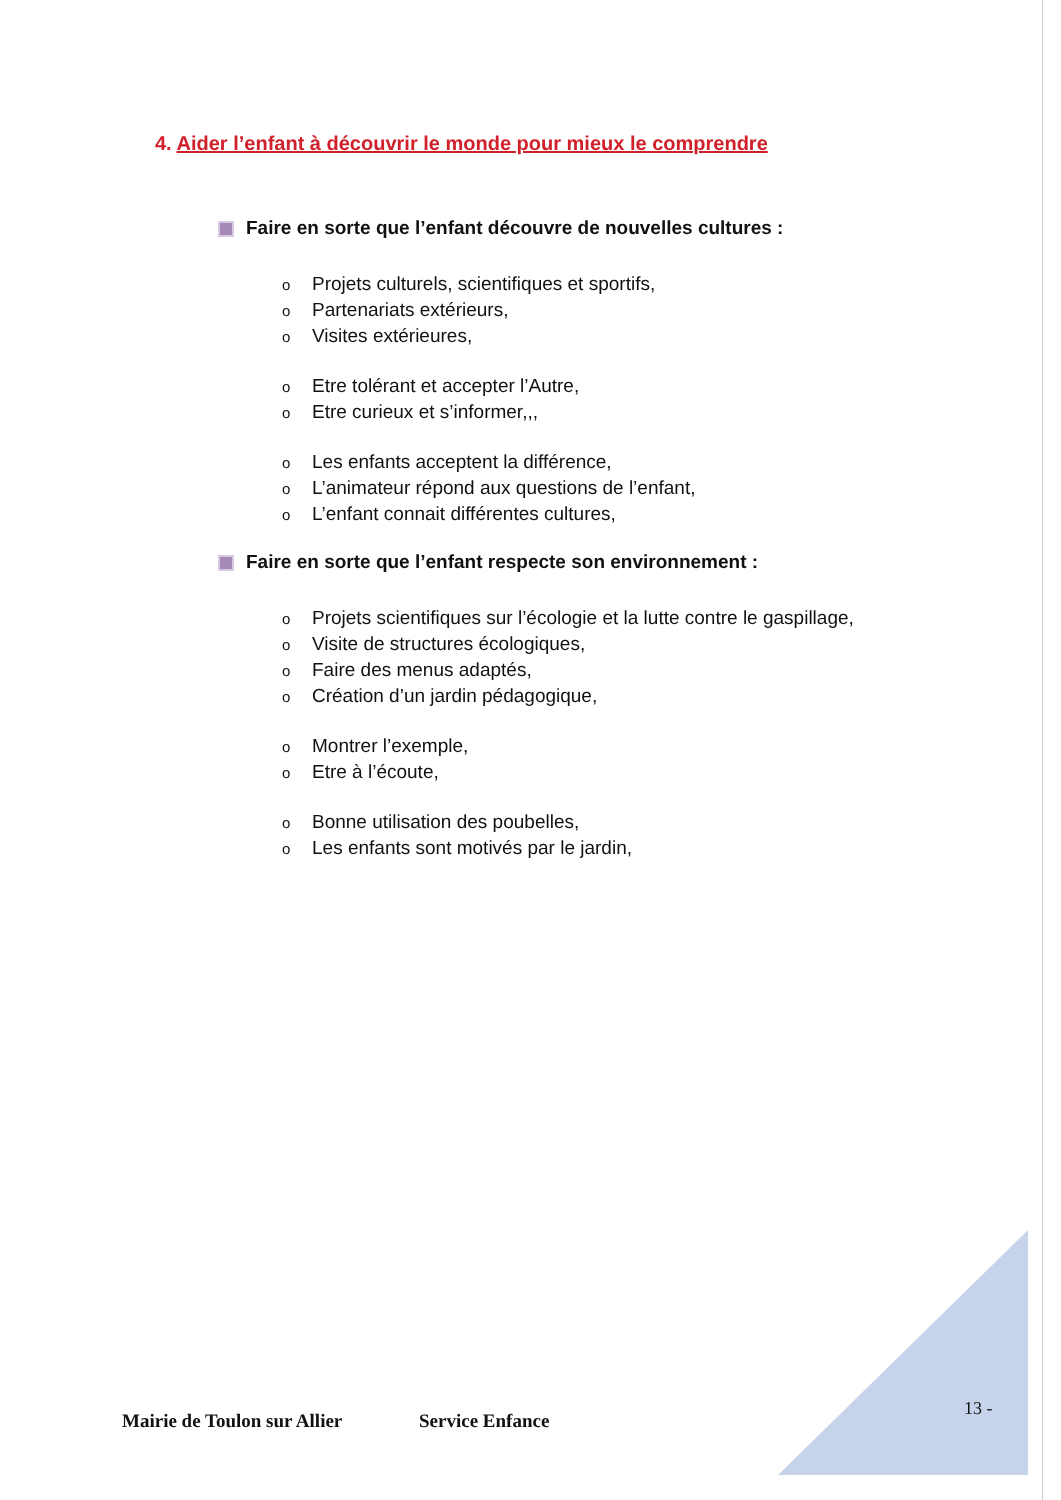4. Aider l’enfant à découvrir le monde pour mieux le comprendre
Faire en sorte que l’enfant découvre de nouvelles cultures :
o Projets culturels, scientifiques et sportifs,
o Partenariats extérieurs,
o Visites extérieures,
o Etre tolérant et accepter l’Autre,
o Etre curieux et s’informer,,,
o Les enfants acceptent la différence,
o L’animateur répond aux questions de l’enfant,
o L’enfant connait différentes cultures,
Faire en sorte que l’enfant respecte son environnement :
o Projets scientifiques sur l’écologie et la lutte contre le gaspillage,
o Visite de structures écologiques,
o Faire des menus adaptés,
o Création d’un jardin pédagogique,
o Montrer l’exemple,
o Etre à l’écoute,
o Bonne utilisation des poubelles,
o Les enfants sont motivés par le jardin,
13 -
Mairie de Toulon sur Allier Service Enfance